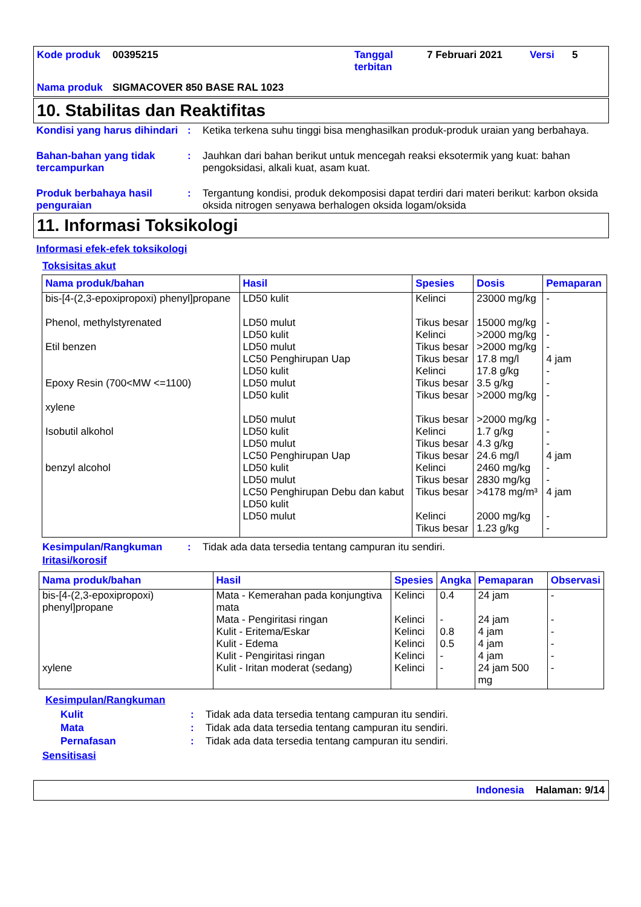Kode produk
00395215
Tanggal terbitan
7 Februari 2021
Versi
5
Nama produk
SIGMACOVER 850 BASE RAL 1023
10. Stabilitas dan Reaktifitas
Kondisi yang harus dihindari: Ketika terkena suhu tinggi bisa menghasilkan produk-produk uraian yang berbahaya.
Bahan-bahan yang tidak tercampurkan: Jauhkan dari bahan berikut untuk mencegah reaksi eksotermik yang kuat: bahan pengoksidasi, alkali kuat, asam kuat.
Produk berbahaya hasil penguraian: Tergantung kondisi, produk dekomposisi dapat terdiri dari materi berikut: karbon oksida oksida nitrogen senyawa berhalogen oksida logam/oksida
11. Informasi Toksikologi
Informasi efek-efek toksikologi
Toksisitas akut
| Nama produk/bahan | Hasil | Spesies | Dosis | Pemaparan |
| --- | --- | --- | --- | --- |
| bis-[4-(2,3-epoxipropoxi) phenyl]propane Phenol, methylstyrenated Etil benzen Epoxy Resin (700<MW <=1100) xylene Isobutil alkohol benzyl alcohol | LD50 kulit LD50 mulut LD50 kulit LD50 mulut LC50 Penghirupan Uap LD50 kulit LD50 mulut LD50 kulit LD50 mulut LD50 kulit LD50 mulut LC50 Penghirupan Uap LD50 kulit LD50 mulut LC50 Penghirupan Debu dan kabut LD50 kulit LD50 mulut | Kelinci Tikus besar Kelinci Tikus besar Tikus besar Kelinci Tikus besar Tikus besar Tikus besar Kelinci Tikus besar Tikus besar Kelinci Tikus besar Tikus besar Kelinci Tikus besar | 23000 mg/kg 15000 mg/kg >2000 mg/kg >2000 mg/kg 17.8 mg/l 17.8 g/kg 3.5 g/kg >2000 mg/kg >2000 mg/kg 1.7 g/kg 4.3 g/kg 24.6 mg/l 2460 mg/kg 2830 mg/kg >4178 mg/m³ 2000 mg/kg 1.23 g/kg | - - - - 4 jam - - - - - - 4 jam - - 4 jam - - |
Kesimpulan/Rangkuman: Tidak ada data tersedia tentang campuran itu sendiri.
Iritasi/korosif
| Nama produk/bahan | Hasil | Spesies | Angka | Pemaparan | Observasi |
| --- | --- | --- | --- | --- | --- |
| bis-[4-(2,3-epoxipropoxi) phenyl]propane xylene | Mata - Kemerahan pada konjungtiva mata Mata - Pengiritasi ringan Kulit - Eritema/Eskar Kulit - Edema Kulit - Pengiritasi ringan Kulit - Iritan moderat (sedang) | Kelinci Kelinci Kelinci Kelinci Kelinci Kelinci | 0.4 - 0.8 0.5 - - | 24 jam 24 jam 4 jam 4 jam 4 jam 24 jam 500 mg | - - - - - - |
Kesimpulan/Rangkuman
Kulit: Tidak ada data tersedia tentang campuran itu sendiri.
Mata: Tidak ada data tersedia tentang campuran itu sendiri.
Pernafasan: Tidak ada data tersedia tentang campuran itu sendiri.
Sensitisasi
Indonesia Halaman: 9/14